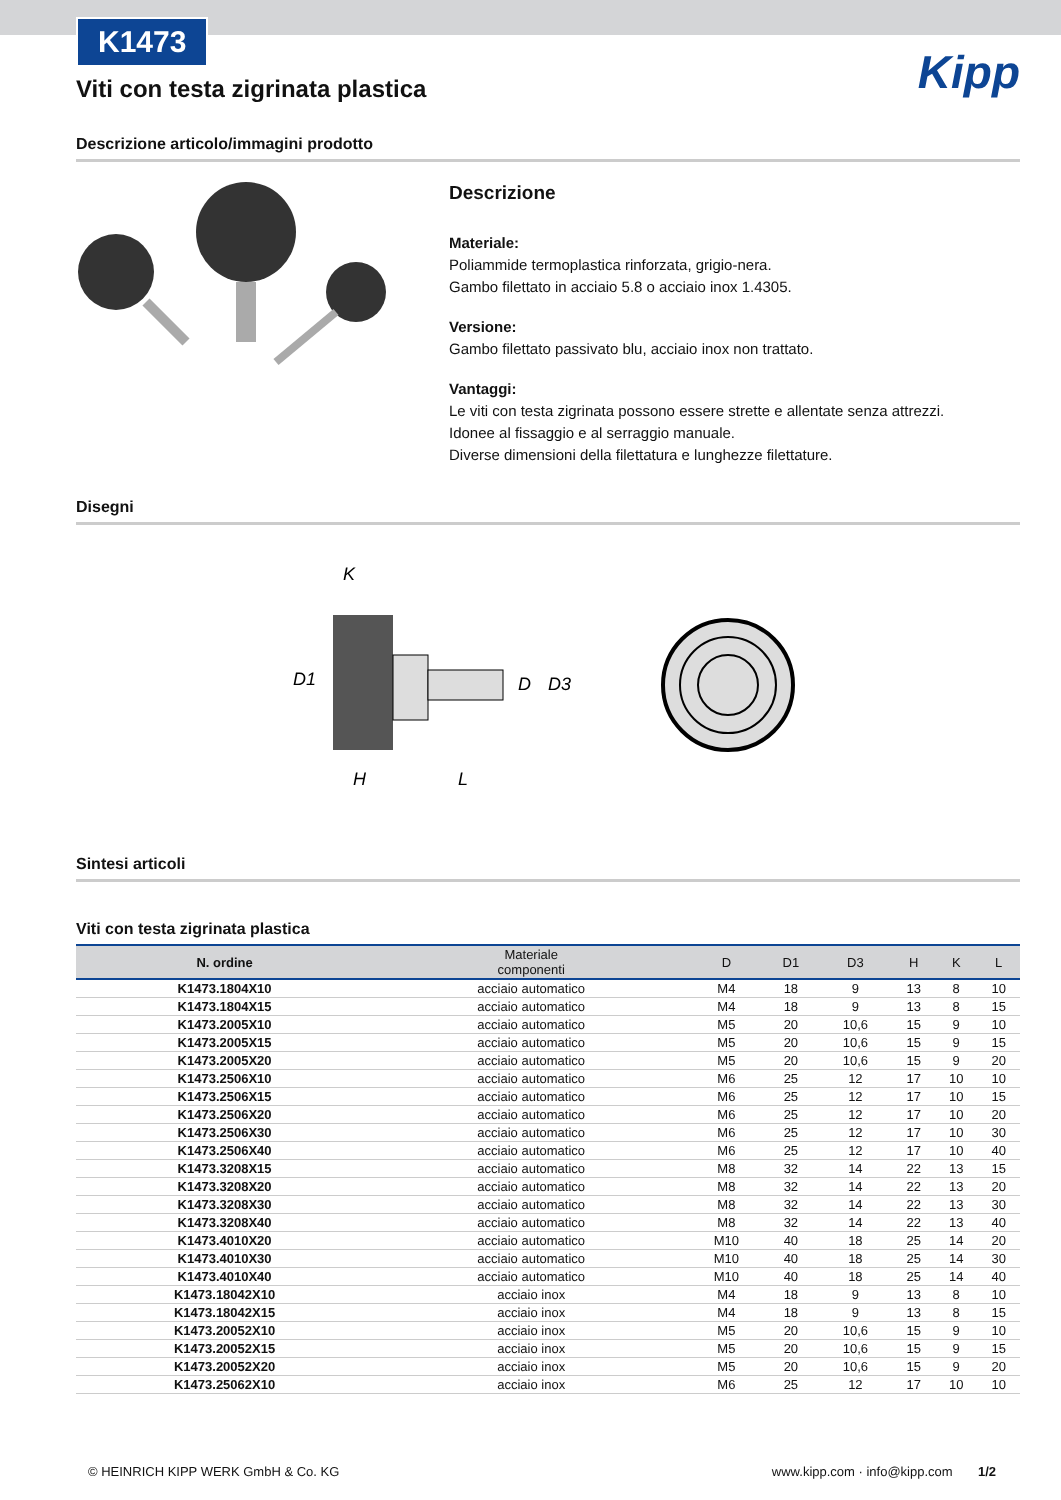K1473
Kipp
Viti con testa zigrinata plastica
Descrizione articolo/immagini prodotto
Descrizione
Materiale:
Poliammide termoplastica rinforzata, grigio-nera.
Gambo filettato in acciaio 5.8 o acciaio inox 1.4305.
Versione:
Gambo filettato passivato blu, acciaio inox non trattato.
Vantaggi:
Le viti con testa zigrinata possono essere strette e allentate senza attrezzi.
Idonee al fissaggio e al serraggio manuale.
Diverse dimensioni della filettatura e lunghezze filettature.
Disegni
K
D1
H
L
D
D3
Sintesi articoli
Viti con testa zigrinata plastica
| N. ordine | Materiale componenti | D | D1 | D3 | H | K | L |
| --- | --- | --- | --- | --- | --- | --- | --- |
| K1473.1804X10 | acciaio automatico | M4 | 18 | 9 | 13 | 8 | 10 |
| K1473.1804X15 | acciaio automatico | M4 | 18 | 9 | 13 | 8 | 15 |
| K1473.2005X10 | acciaio automatico | M5 | 20 | 10,6 | 15 | 9 | 10 |
| K1473.2005X15 | acciaio automatico | M5 | 20 | 10,6 | 15 | 9 | 15 |
| K1473.2005X20 | acciaio automatico | M5 | 20 | 10,6 | 15 | 9 | 20 |
| K1473.2506X10 | acciaio automatico | M6 | 25 | 12 | 17 | 10 | 10 |
| K1473.2506X15 | acciaio automatico | M6 | 25 | 12 | 17 | 10 | 15 |
| K1473.2506X20 | acciaio automatico | M6 | 25 | 12 | 17 | 10 | 20 |
| K1473.2506X30 | acciaio automatico | M6 | 25 | 12 | 17 | 10 | 30 |
| K1473.2506X40 | acciaio automatico | M6 | 25 | 12 | 17 | 10 | 40 |
| K1473.3208X15 | acciaio automatico | M8 | 32 | 14 | 22 | 13 | 15 |
| K1473.3208X20 | acciaio automatico | M8 | 32 | 14 | 22 | 13 | 20 |
| K1473.3208X30 | acciaio automatico | M8 | 32 | 14 | 22 | 13 | 30 |
| K1473.3208X40 | acciaio automatico | M8 | 32 | 14 | 22 | 13 | 40 |
| K1473.4010X20 | acciaio automatico | M10 | 40 | 18 | 25 | 14 | 20 |
| K1473.4010X30 | acciaio automatico | M10 | 40 | 18 | 25 | 14 | 30 |
| K1473.4010X40 | acciaio automatico | M10 | 40 | 18 | 25 | 14 | 40 |
| K1473.18042X10 | acciaio inox | M4 | 18 | 9 | 13 | 8 | 10 |
| K1473.18042X15 | acciaio inox | M4 | 18 | 9 | 13 | 8 | 15 |
| K1473.20052X10 | acciaio inox | M5 | 20 | 10,6 | 15 | 9 | 10 |
| K1473.20052X15 | acciaio inox | M5 | 20 | 10,6 | 15 | 9 | 15 |
| K1473.20052X20 | acciaio inox | M5 | 20 | 10,6 | 15 | 9 | 20 |
| K1473.25062X10 | acciaio inox | M6 | 25 | 12 | 17 | 10 | 10 |
© HEINRICH KIPP WERK GmbH & Co. KG www.kipp.com · info@kipp.com 1/2